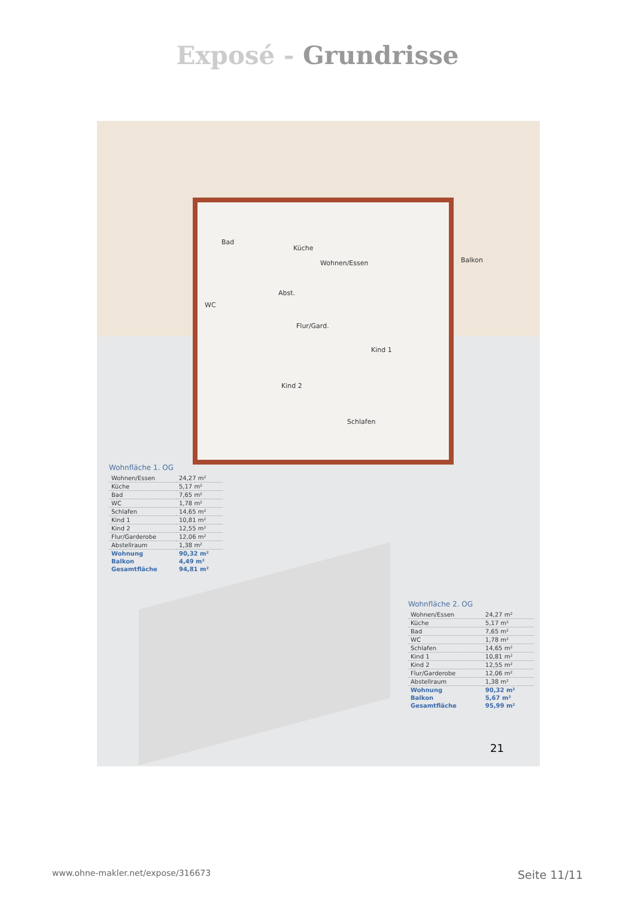Exposé - Grundrisse
Bad
Küche
Wohnen/Essen Balkon
Abst.
WC
Flur/Gard.
Kind 1
Kind 2
Schlafen
Wohnfläche 1. OG
| Wohnen/Essen | 24,27 m² |
| Küche | 5,17 m² |
| Bad | 7,65 m² |
| WC | 1,78 m² |
| Schlafen | 14,65 m² |
| Kind 1 | 10,81 m² |
| Kind 2 | 12,55 m² |
| Flur/Garderobe | 12,06 m² |
| Abstellraum | 1,38 m² |
| Wohnung | 90,32 m² |
| Balkon | 4,49 m² |
| Gesamtfläche | 94,81 m² |
Wohnfläche 2. OG
| Wohnen/Essen | 24,27 m² |
| Küche | 5,17 m² |
| Bad | 7,65 m² |
| WC | 1,78 m² |
| Schlafen | 14,65 m² |
| Kind 1 | 10,81 m² |
| Kind 2 | 12,55 m² |
| Flur/Garderobe | 12,06 m² |
| Abstellraum | 1,38 m² |
| Wohnung | 90,32 m² |
| Balkon | 5,67 m² |
| Gesamtfläche | 95,99 m² |
21
www.ohne-makler.net/expose/316673 Seite 11/11